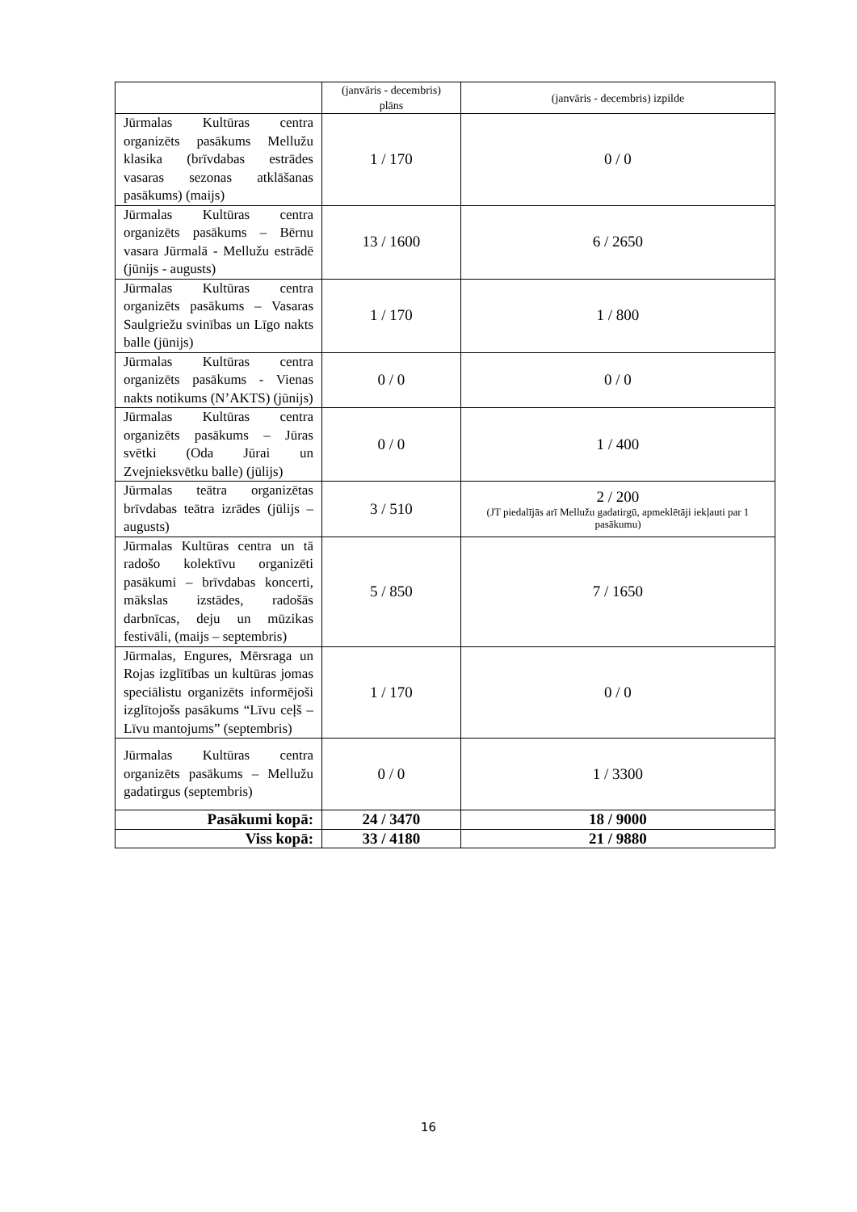| | (janvāris - decembris) plāns | (janvāris - decembris) izpilde |
| --- | --- | --- |
| Jūrmalas Kultūras centra organizēts pasākums Mellužu klasika (brīvdabas estrādes vasaras sezonas atklāšanas pasākums) (maijs) | 1 / 170 | 0 / 0 |
| Jūrmalas Kultūras centra organizēts pasākums – Bērnu vasara Jūrmalā - Mellužu estrādē (jūnijs - augusts) | 13 / 1600 | 6 / 2650 |
| Jūrmalas Kultūras centra organizēts pasākums – Vasaras Saulgriežu svinības un Līgo nakts balle (jūnijs) | 1 / 170 | 1 / 800 |
| Jūrmalas Kultūras centra organizēts pasākums - Vienas nakts notikums (N’AKTS) (jūnijs) | 0 / 0 | 0 / 0 |
| Jūrmalas Kultūras centra organizēts pasākums – Jūras svētki (Oda Jūrai un Zvejnieksvētku balle) (jūlijs) | 0 / 0 | 1 / 400 |
| Jūrmalas teātra organizētas brīvdabas teātra izrādes (jūlijs – augusts) | 3 / 510 | 2 / 200 (JT piedalījās arī Mellužu gadatirgū, apmeklētāji iekļauti par 1 pasākumu) |
| Jūrmalas Kultūras centra un tā radošo kolektīvu organizēti pasākumi – brīvdabas koncerti, mākslas izstādes, radošās darbnīcas, deju un mūzikas festivāli, (maijs – septembris) | 5 / 850 | 7 / 1650 |
| Jūrmalas, Engures, Mērsraga un Rojas izglītības un kultūras jomas speciālistu organizēts informējoši izglītojošs pasākums “Līvu ceļš – Līvu mantojums” (septembris) | 1 / 170 | 0 / 0 |
| Jūrmalas Kultūras centra organizēts pasākums – Mellužu gadatirgus (septembris) | 0 / 0 | 1 / 3300 |
| Pasākumi kopā: | 24 / 3470 | 18 / 9000 |
| Viss kopā: | 33 / 4180 | 21 / 9880 |
16